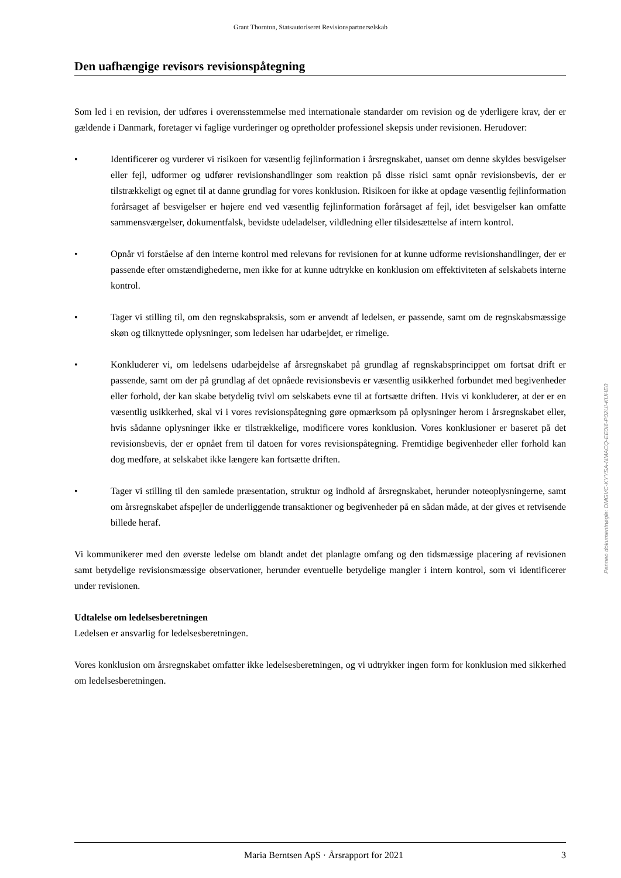Grant Thornton, Statsautoriseret Revisionspartnerselskab
Den uafhængige revisors revisionspåtegning
Som led i en revision, der udføres i overensstemmelse med internationale standarder om revision og de yderligere krav, der er gældende i Danmark, foretager vi faglige vurderinger og opretholder professionel skepsis under revisionen. Herudover:
• Identificerer og vurderer vi risikoen for væsentlig fejlinformation i årsregnskabet, uanset om denne skyldes besvigelser eller fejl, udformer og udfører revisionshandlinger som reaktion på disse risici samt opnår revisionsbevis, der er tilstrækkeligt og egnet til at danne grundlag for vores konklusion. Risikoen for ikke at opdage væsentlig fejlinformation forårsaget af besvigelser er højere end ved væsentlig fejlinformation forårsaget af fejl, idet besvigelser kan omfatte sammensværgelser, dokumentfalsk, bevidste udeladelser, vildledning eller tilsidesættelse af intern kontrol.
• Opnår vi forståelse af den interne kontrol med relevans for revisionen for at kunne udforme revisionshandlinger, der er passende efter omstændighederne, men ikke for at kunne udtrykke en konklusion om effektiviteten af selskabets interne kontrol.
• Tager vi stilling til, om den regnskabspraksis, som er anvendt af ledelsen, er passende, samt om de regnskabsmæssige skøn og tilknyttede oplysninger, som ledelsen har udarbejdet, er rimelige.
• Konkluderer vi, om ledelsens udarbejdelse af årsregnskabet på grundlag af regnskabsprincippet om fortsat drift er passende, samt om der på grundlag af det opnåede revisionsbevis er væsentlig usikkerhed forbundet med begivenheder eller forhold, der kan skabe betydelig tvivl om selskabets evne til at fortsætte driften. Hvis vi konkluderer, at der er en væsentlig usikkerhed, skal vi i vores revisionspåtegning gøre opmærksom på oplysninger herom i årsregnskabet eller, hvis sådanne oplysninger ikke er tilstrækkelige, modificere vores konklusion. Vores konklusioner er baseret på det revisionsbevis, der er opnået frem til datoen for vores revisionspåtegning. Fremtidige begivenheder eller forhold kan dog medføre, at selskabet ikke længere kan fortsætte driften.
• Tager vi stilling til den samlede præsentation, struktur og indhold af årsregnskabet, herunder noteoplysningerne, samt om årsregnskabet afspejler de underliggende transaktioner og begivenheder på en sådan måde, at der gives et retvisende billede heraf.
Vi kommunikerer med den øverste ledelse om blandt andet det planlagte omfang og den tidsmæssige placering af revisionen samt betydelige revisionsmæssige observationer, herunder eventuelle betydelige mangler i intern kontrol, som vi identificerer under revisionen.
Udtalelse om ledelsesberetningen
Ledelsen er ansvarlig for ledelsesberetningen.
Vores konklusion om årsregnskabet omfatter ikke ledelsesberetningen, og vi udtrykker ingen form for konklusion med sikkerhed om ledelsesberetningen.
Penneo dokumentnøgle: DMGVC-KYYSA-NMACQ-EE0I6-P02UI-KUHE0
Maria Berntsen ApS · Årsrapport for 2021 3